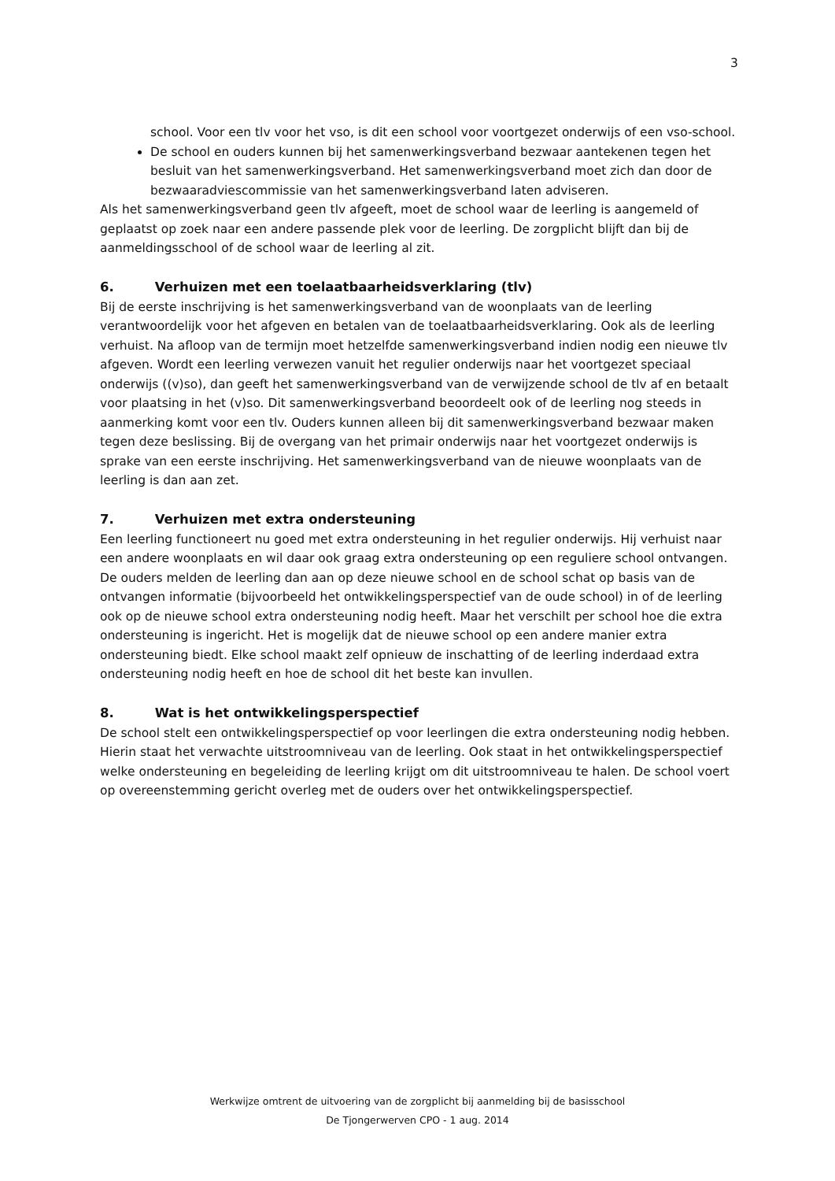3
school. Voor een tlv voor het vso, is dit een school voor voortgezet onderwijs of een vso-school.
De school en ouders kunnen bij het samenwerkingsverband bezwaar aantekenen tegen het besluit van het samenwerkingsverband. Het samenwerkingsverband moet zich dan door de bezwaaradviescommissie van het samenwerkingsverband laten adviseren.
Als het samenwerkingsverband geen tlv afgeeft, moet de school waar de leerling is aangemeld of geplaatst op zoek naar een andere passende plek voor de leerling. De zorgplicht blijft dan bij de aanmeldingsschool of de school waar de leerling al zit.
6. Verhuizen met een toelaatbaarheidsverklaring (tlv)
Bij de eerste inschrijving is het samenwerkingsverband van de woonplaats van de leerling verantwoordelijk voor het afgeven en betalen van de toelaatbaarheidsverklaring. Ook als de leerling verhuist. Na afloop van de termijn moet hetzelfde samenwerkingsverband indien nodig een nieuwe tlv afgeven. Wordt een leerling verwezen vanuit het regulier onderwijs naar het voortgezet speciaal onderwijs ((v)so), dan geeft het samenwerkingsverband van de verwijzende school de tlv af en betaalt voor plaatsing in het (v)so. Dit samenwerkingsverband beoordeelt ook of de leerling nog steeds in aanmerking komt voor een tlv. Ouders kunnen alleen bij dit samenwerkingsverband bezwaar maken tegen deze beslissing. Bij de overgang van het primair onderwijs naar het voortgezet onderwijs is sprake van een eerste inschrijving. Het samenwerkingsverband van de nieuwe woonplaats van de leerling is dan aan zet.
7. Verhuizen met extra ondersteuning
Een leerling functioneert nu goed met extra ondersteuning in het regulier onderwijs. Hij verhuist naar een andere woonplaats en wil daar ook graag extra ondersteuning op een reguliere school ontvangen. De ouders melden de leerling dan aan op deze nieuwe school en de school schat op basis van de ontvangen informatie (bijvoorbeeld het ontwikkelingsperspectief van de oude school) in of de leerling ook op de nieuwe school extra ondersteuning nodig heeft. Maar het verschilt per school hoe die extra ondersteuning is ingericht. Het is mogelijk dat de nieuwe school op een andere manier extra ondersteuning biedt. Elke school maakt zelf opnieuw de inschatting of de leerling inderdaad extra ondersteuning nodig heeft en hoe de school dit het beste kan invullen.
8. Wat is het ontwikkelingsperspectief
De school stelt een ontwikkelingsperspectief op voor leerlingen die extra ondersteuning nodig hebben. Hierin staat het verwachte uitstroomniveau van de leerling. Ook staat in het ontwikkelingsperspectief welke ondersteuning en begeleiding de leerling krijgt om dit uitstroomniveau te halen. De school voert op overeenstemming gericht overleg met de ouders over het ontwikkelingsperspectief.
Werkwijze omtrent de uitvoering van de zorgplicht bij aanmelding bij de basisschool
De Tjongerwerven CPO - 1 aug. 2014